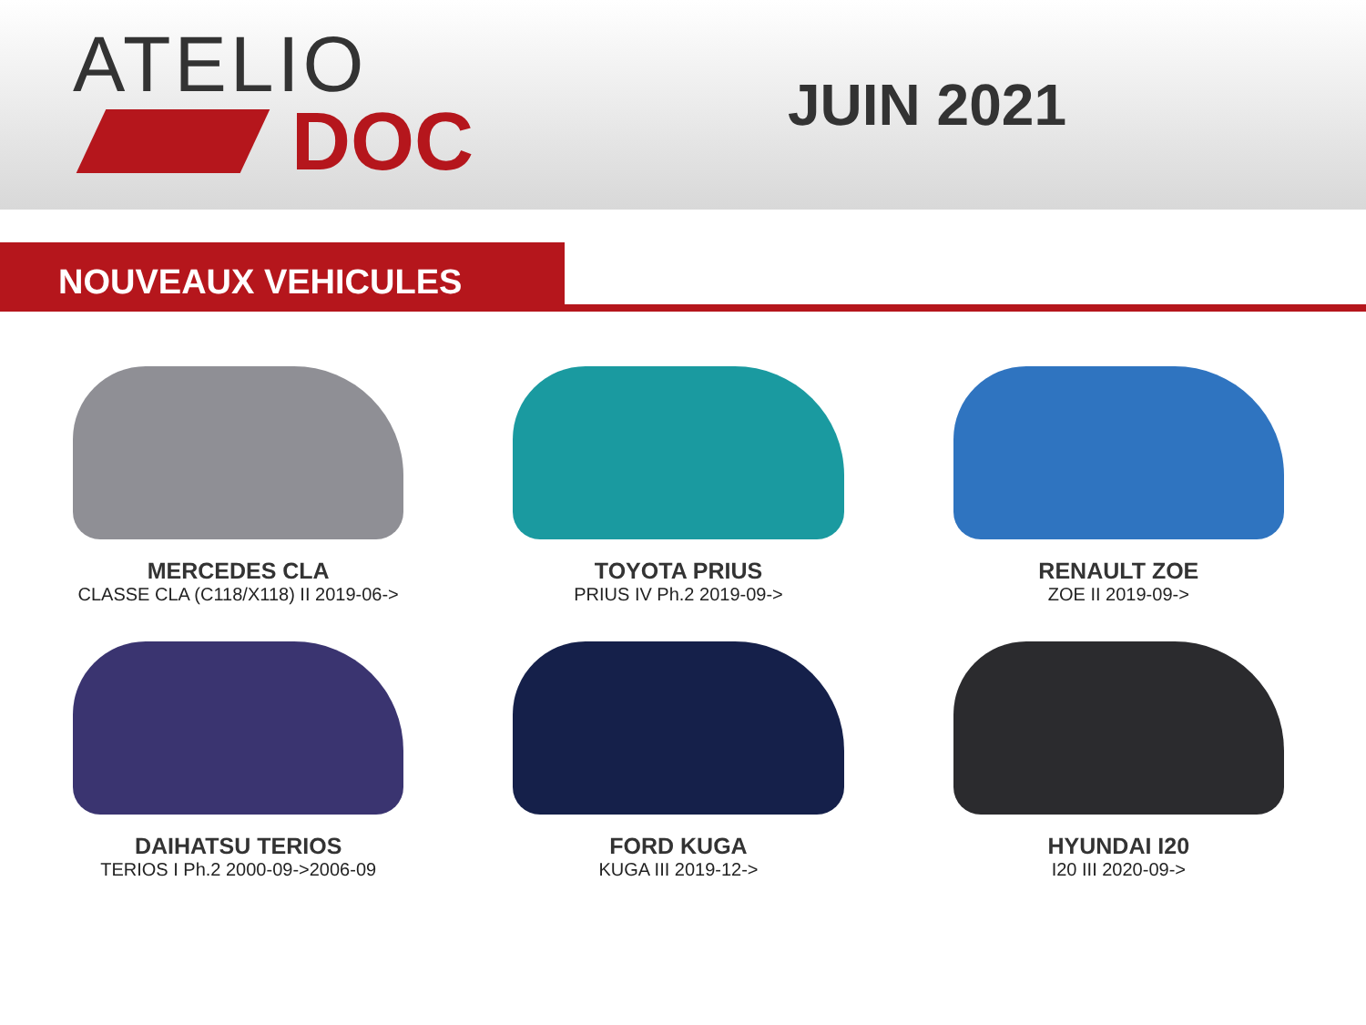ATELIO
DOC
JUIN 2021
NOUVEAUX VEHICULES
MERCEDES CLA
CLASSE CLA (C118/X118) II 2019-06->
TOYOTA PRIUS
PRIUS IV Ph.2 2019-09->
RENAULT ZOE
ZOE II 2019-09->
DAIHATSU TERIOS
TERIOS I Ph.2 2000-09->2006-09
FORD KUGA
KUGA III 2019-12->
HYUNDAI I20
I20 III 2020-09->